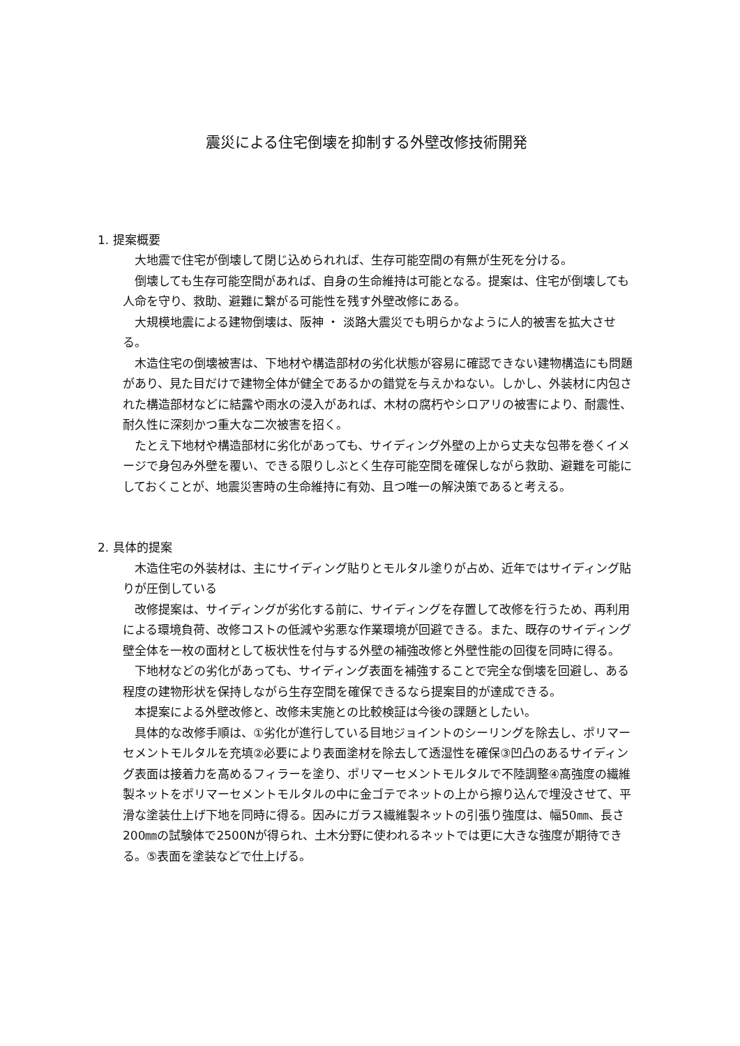震災による住宅倒壊を抑制する外壁改修技術開発
1. 提案概要
大地震で住宅が倒壊して閉じ込められれば、生存可能空間の有無が生死を分ける。
倒壊しても生存可能空間があれば、自身の生命維持は可能となる。提案は、住宅が倒壊しても人命を守り、救助、避難に繋がる可能性を残す外壁改修にある。
大規模地震による建物倒壊は、阪神 ・ 淡路大震災でも明らかなように人的被害を拡大させる。
木造住宅の倒壊被害は、下地材や構造部材の劣化状態が容易に確認できない建物構造にも問題があり、見た目だけで建物全体が健全であるかの錯覚を与えかねない。しかし、外装材に内包された構造部材などに結露や雨水の浸入があれば、木材の腐朽やシロアリの被害により、耐震性、耐久性に深刻かつ重大な二次被害を招く。
たとえ下地材や構造部材に劣化があっても、サイディング外壁の上から丈夫な包帯を巻くイメージで身包み外壁を覆い、できる限りしぶとく生存可能空間を確保しながら救助、避難を可能にしておくことが、地震災害時の生命維持に有効、且つ唯一の解決策であると考える。
2. 具体的提案
木造住宅の外装材は、主にサイディング貼りとモルタル塗りが占め、近年ではサイディング貼りが圧倒している
改修提案は、サイディングが劣化する前に、サイディングを存置して改修を行うため、再利用による環境負荷、改修コストの低減や劣悪な作業環境が回避できる。また、既存のサイディング壁全体を一枚の面材として板状性を付与する外壁の補強改修と外壁性能の回復を同時に得る。
下地材などの劣化があっても、サイディング表面を補強することで完全な倒壊を回避し、ある程度の建物形状を保持しながら生存空間を確保できるなら提案目的が達成できる。
本提案による外壁改修と、改修未実施との比較検証は今後の課題としたい。
具体的な改修手順は、①劣化が進行している目地ジョイントのシーリングを除去し、ポリマーセメントモルタルを充填②必要により表面塗材を除去して透湿性を確保③凹凸のあるサイディング表面は接着力を高めるフィラーを塗り、ポリマーセメントモルタルで不陸調整④高強度の繊維製ネットをポリマーセメントモルタルの中に金ゴテでネットの上から擦り込んで埋没させて、平滑な塗装仕上げ下地を同時に得る。因みにガラス繊維製ネットの引張り強度は、幅50㎜、長さ200㎜の試験体で2500Nが得られ、土木分野に使われるネットでは更に大きな強度が期待できる。⑤表面を塗装などで仕上げる。